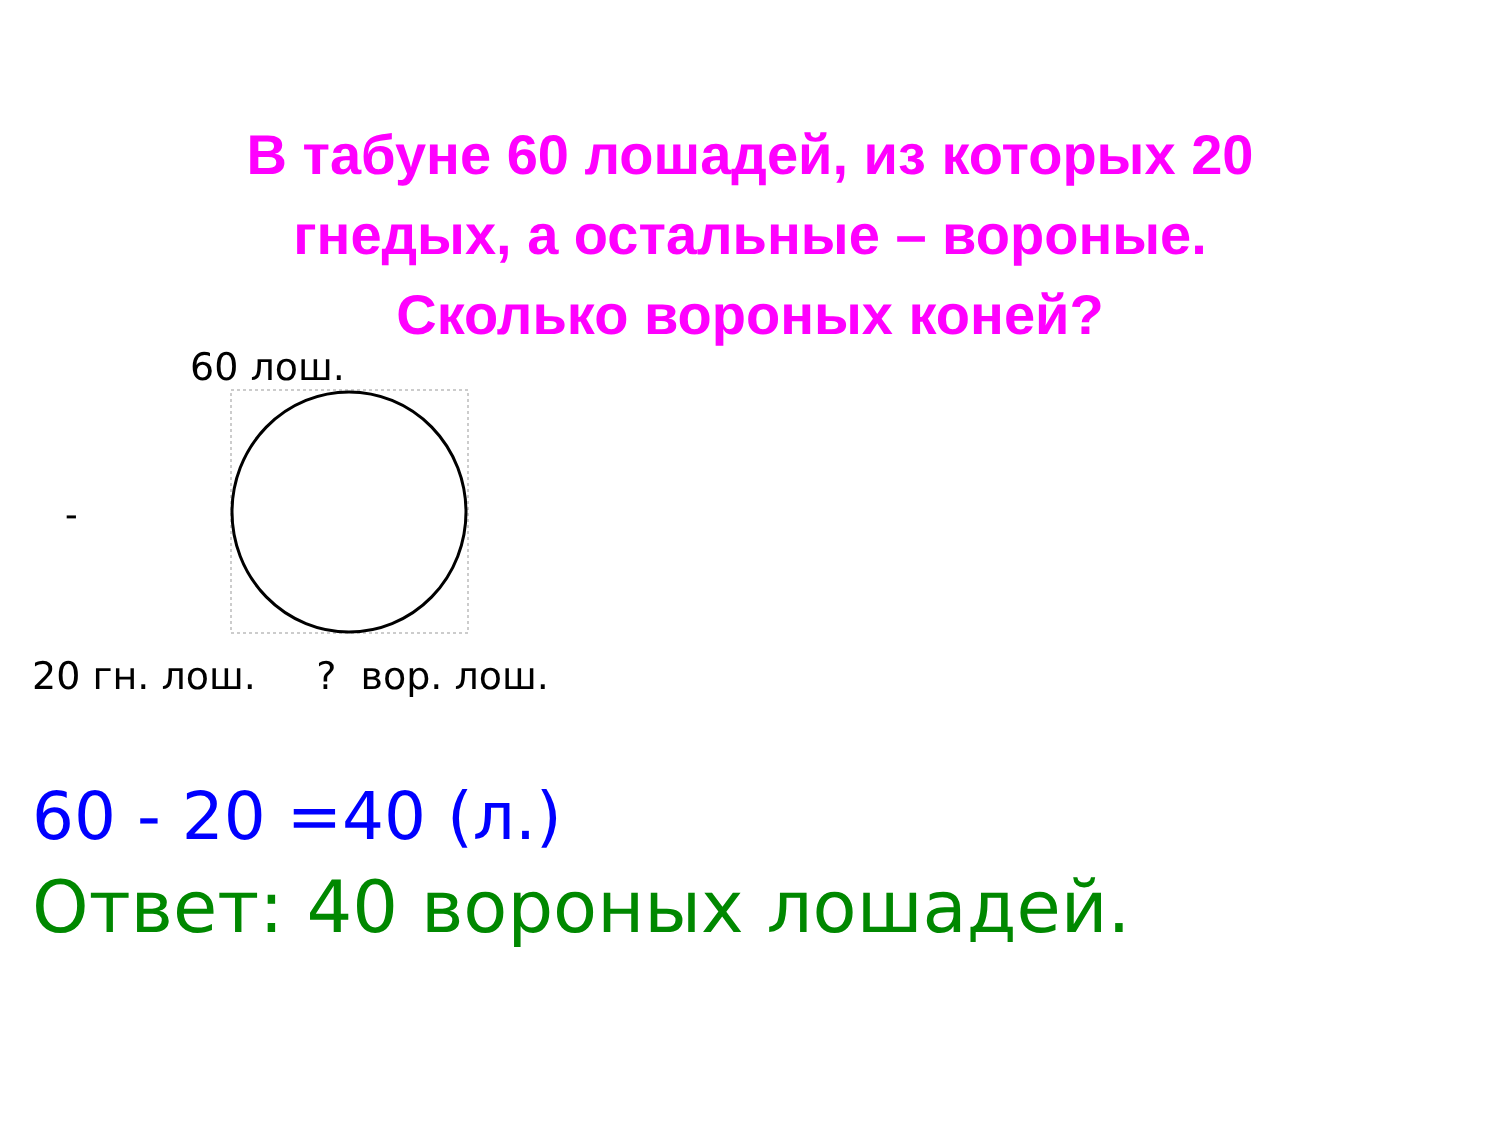В табуне 60 лошадей, из которых 20
гнедых, а остальные – вороные.
Сколько вороных коней?
60 лош.
-
20 гн. лош. ? вор. лош.
60 - 20 =40 (л.)
Ответ: 40 вороных лошадей.